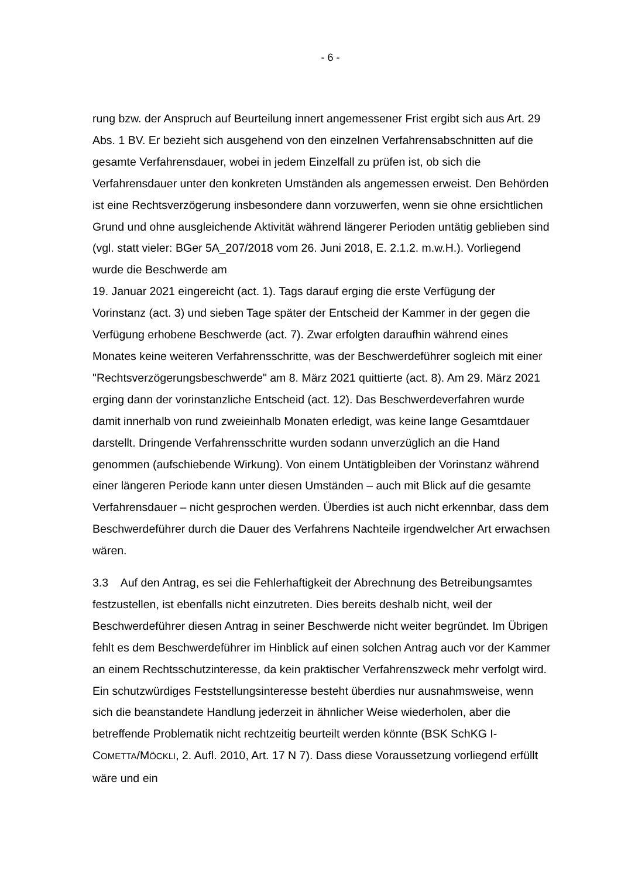- 6 -
rung bzw. der Anspruch auf Beurteilung innert angemessener Frist ergibt sich aus Art. 29 Abs. 1 BV. Er bezieht sich ausgehend von den einzelnen Verfahrensab­schnitten auf die gesamte Verfahrensdauer, wobei in jedem Einzelfall zu prüfen ist, ob sich die Verfahrensdauer unter den konkreten Umständen als angemessen erweist. Den Behörden ist eine Rechtsverzögerung insbesondere dann vorzuwer­fen, wenn sie ohne ersichtlichen Grund und ohne ausgleichende Aktivität während längerer Perioden untätig geblieben sind (vgl. statt vieler: BGer 5A_207/2018 vom 26. Juni 2018, E. 2.1.2. m.w.H.). Vorliegend wurde die Beschwerde am
19. Januar 2021 eingereicht (act. 1). Tags darauf erging die erste Verfügung der Vorinstanz (act. 3) und sieben Tage später der Entscheid der Kammer in der ge­gen die Verfügung erhobene Beschwerde (act. 7). Zwar erfolgten daraufhin wäh­rend eines Monates keine weiteren Verfahrensschritte, was der Beschwerdeführer sogleich mit einer "Rechtsverzögerungsbeschwerde" am 8. März 2021 quittierte (act. 8). Am 29. März 2021 erging dann der vorinstanzliche Entscheid (act. 12). Das Beschwerdeverfahren wurde damit innerhalb von rund zweieinhalb Monaten erledigt, was keine lange Gesamtdauer darstellt. Dringende Verfahrensschritte wurden sodann unverzüglich an die Hand genommen (aufschiebende Wirkung). Von einem Untätigbleiben der Vorinstanz während einer längeren Periode kann unter diesen Umständen – auch mit Blick auf die gesamte Verfahrensdauer – nicht gesprochen werden. Überdies ist auch nicht erkennbar, dass dem Be­schwerdeführer durch die Dauer des Verfahrens Nachteile irgendwelcher Art er­wachsen wären.
3.3 Auf den Antrag, es sei die Fehlerhaftigkeit der Abrechnung des Betrei­bungsamtes festzustellen, ist ebenfalls nicht einzutreten. Dies bereits deshalb nicht, weil der Beschwerdeführer diesen Antrag in seiner Beschwerde nicht weiter begründet. Im Übrigen fehlt es dem Beschwerdeführer im Hinblick auf einen sol­chen Antrag auch vor der Kammer an einem Rechtsschutzinteresse, da kein prak­tischer Verfahrenszweck mehr verfolgt wird. Ein schutzwürdiges Feststellungsin­teresse besteht überdies nur ausnahmsweise, wenn sich die beanstandete Hand­lung jederzeit in ähnlicher Weise wiederholen, aber die betreffende Problematik nicht rechtzeitig beurteilt werden könnte (BSK SchKG I-COMETTA/MÖCKLI, 2. Aufl. 2010, Art. 17 N 7). Dass diese Voraussetzung vorliegend erfüllt wäre und ein